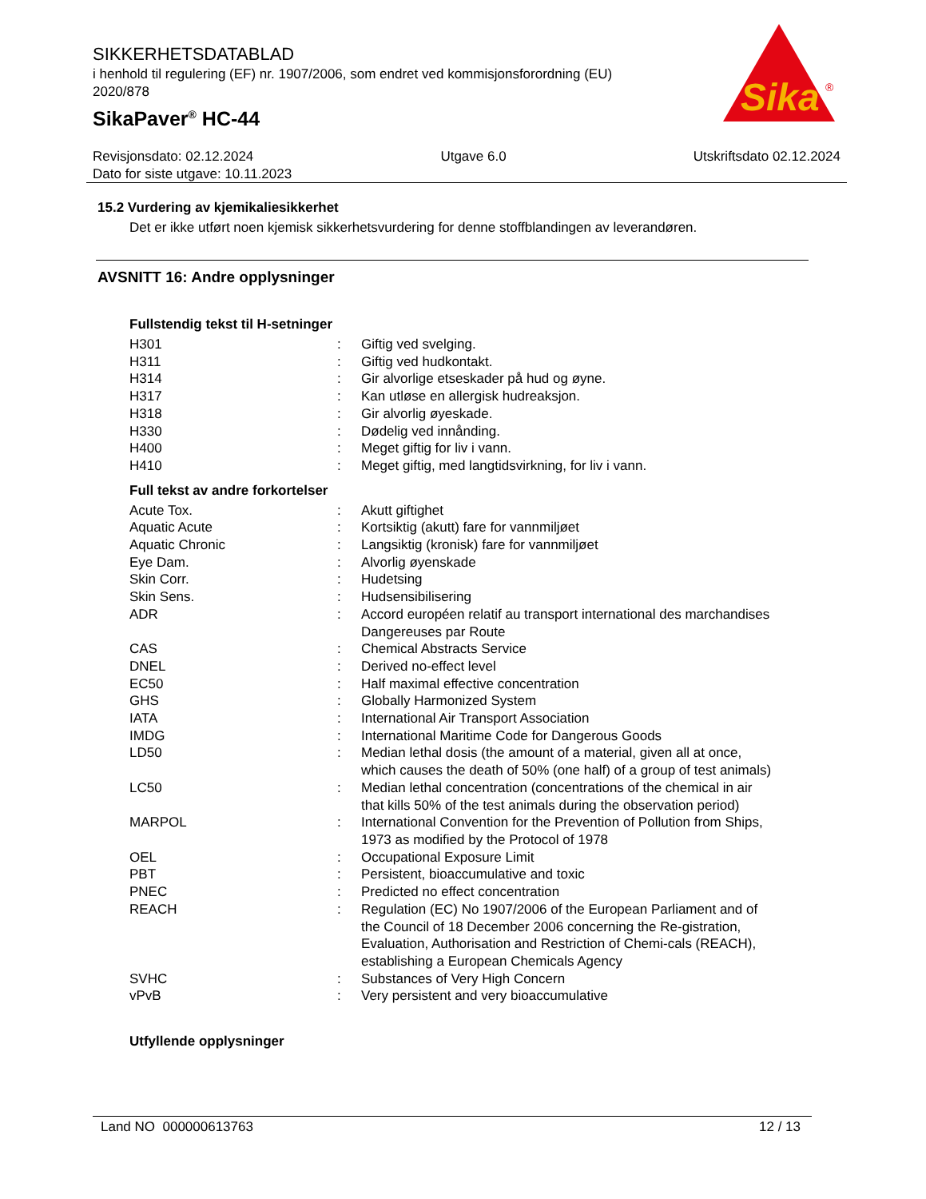SIKKERHETSDATABLAD
i henhold til regulering (EF) nr. 1907/2006, som endret ved kommisjonsforordning (EU) 2020/878
SikaPaver<sup>®</sup> HC-44
Sika
®
Revisjonsdato: 02.12.2024 Utgave 6.0 Utskriftsdato 02.12.2024
Dato for siste utgave: 10.11.2023
15.2 Vurdering av kjemikaliesikkerhet
Det er ikke utført noen kjemisk sikkerhetsvurdering for denne stoffblandingen av leverandøren.
AVSNITT 16: Andre opplysninger
Fullstendig tekst til H-setninger
| H301 | : | Giftig ved svelging. |
| H311 | : | Giftig ved hudkontakt. |
| H314 | : | Gir alvorlige etseskader på hud og øyne. |
| H317 | : | Kan utløse en allergisk hudreaksjon. |
| H318 | : | Gir alvorlig øyeskade. |
| H330 | : | Dødelig ved innånding. |
| H400 | : | Meget giftig for liv i vann. |
| H410 | : | Meget giftig, med langtidsvirkning, for liv i vann. |
Full tekst av andre forkortelser
| Acute Tox. | : | Akutt giftighet |
| Aquatic Acute | : | Kortsiktig (akutt) fare for vannmiljøet |
| Aquatic Chronic | : | Langsiktig (kronisk) fare for vannmiljøet |
| Eye Dam. | : | Alvorlig øyenskade |
| Skin Corr. | : | Hudetsing |
| Skin Sens. | : | Hudsensibilisering |
| ADR | : | Accord européen relatif au transport international des marchandises Dangereuses par Route |
| CAS | : | Chemical Abstracts Service |
| DNEL | : | Derived no-effect level |
| EC50 | : | Half maximal effective concentration |
| GHS | : | Globally Harmonized System |
| IATA | : | International Air Transport Association |
| IMDG | : | International Maritime Code for Dangerous Goods |
| LD50 | : | Median lethal dosis (the amount of a material, given all at once, which causes the death of 50% (one half) of a group of test animals) |
| LC50 | : | Median lethal concentration (concentrations of the chemical in air that kills 50% of the test animals during the observation period) |
| MARPOL | : | International Convention for the Prevention of Pollution from Ships, 1973 as modified by the Protocol of 1978 |
| OEL | : | Occupational Exposure Limit |
| PBT | : | Persistent, bioaccumulative and toxic |
| PNEC | : | Predicted no effect concentration |
| REACH | : | Regulation (EC) No 1907/2006 of the European Parliament and of the Council of 18 December 2006 concerning the Re-gistration, Evaluation, Authorisation and Restriction of Chemi-cals (REACH), establishing a European Chemicals Agency |
| SVHC | : | Substances of Very High Concern |
| vPvB | : | Very persistent and very bioaccumulative |
Utfyllende opplysninger
Land NO 000000613763 12 / 13